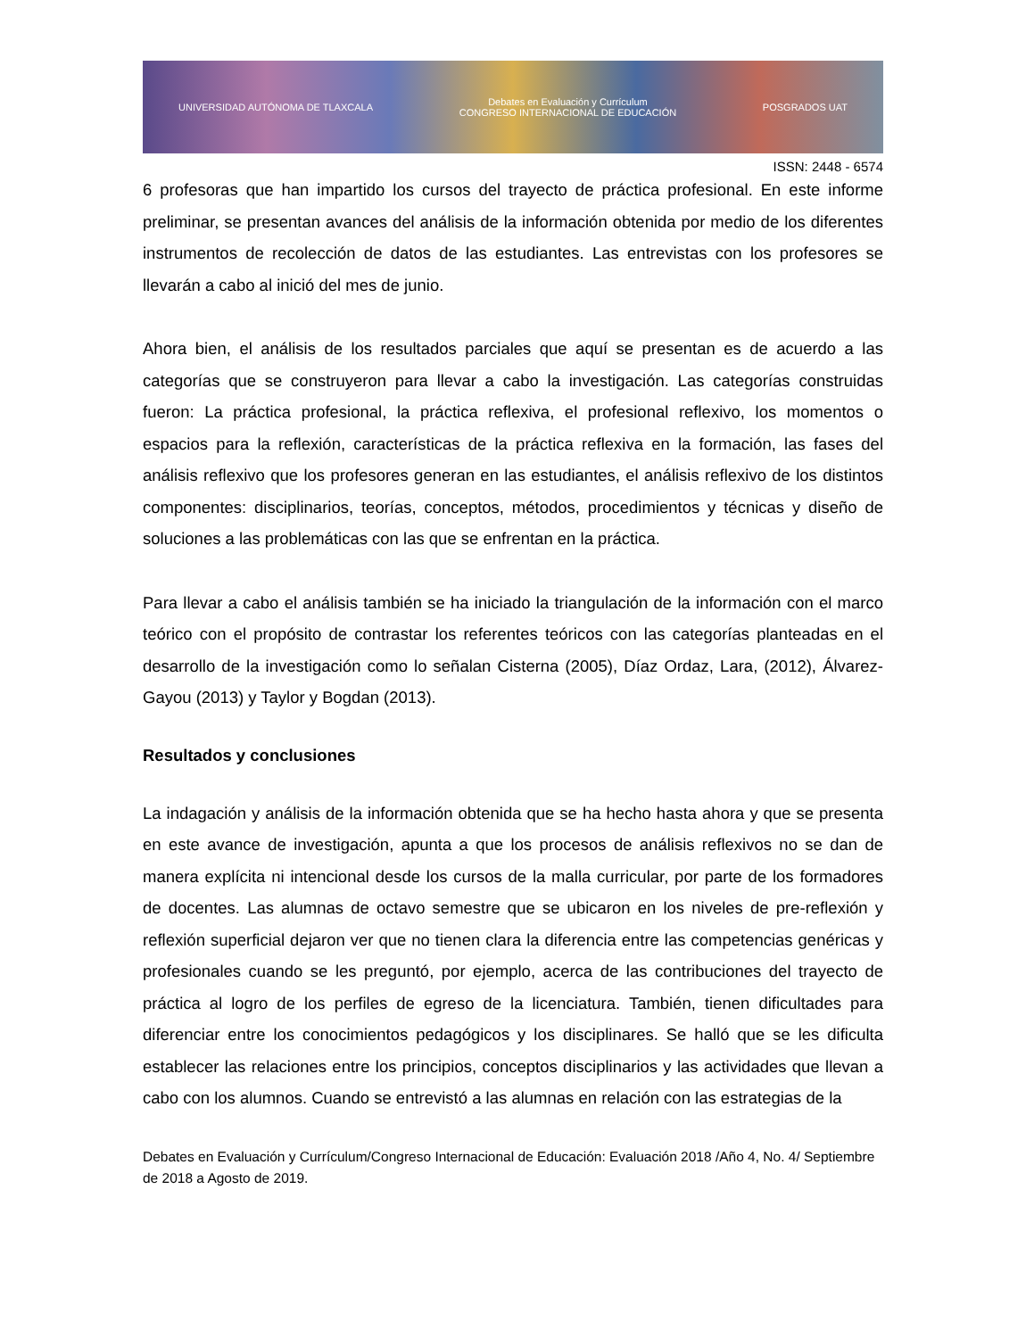UNIVERSIDAD AUTÓNOMA DE TLAXCALA Debates en Evaluación y Currículum
CONGRESO INTERNACIONAL DE EDUCACIÓN POSGRADOS UAT
ISSN: 2448 - 6574
6 profesoras que han impartido los cursos del trayecto de práctica profesional. En este informe preliminar, se presentan avances del análisis de la información obtenida por medio de los diferentes instrumentos de recolección de datos de las estudiantes. Las entrevistas con los profesores se llevarán a cabo al inició del mes de junio.
Ahora bien, el análisis de los resultados parciales que aquí se presentan es de acuerdo a las categorías que se construyeron para llevar a cabo la investigación. Las categorías construidas fueron: La práctica profesional, la práctica reflexiva, el profesional reflexivo, los momentos o espacios para la reflexión, características de la práctica reflexiva en la formación, las fases del análisis reflexivo que los profesores generan en las estudiantes, el análisis reflexivo de los distintos componentes: disciplinarios, teorías, conceptos, métodos, procedimientos y técnicas y diseño de soluciones a las problemáticas con las que se enfrentan en la práctica.
Para llevar a cabo el análisis también se ha iniciado la triangulación de la información con el marco teórico con el propósito de contrastar los referentes teóricos con las categorías planteadas en el desarrollo de la investigación como lo señalan Cisterna (2005), Díaz Ordaz, Lara, (2012), Álvarez-Gayou (2013) y Taylor y Bogdan (2013).
Resultados y conclusiones
La indagación y análisis de la información obtenida que se ha hecho hasta ahora y que se presenta en este avance de investigación, apunta a que los procesos de análisis reflexivos no se dan de manera explícita ni intencional desde los cursos de la malla curricular, por parte de los formadores de docentes. Las alumnas de octavo semestre que se ubicaron en los niveles de pre-reflexión y reflexión superficial dejaron ver que no tienen clara la diferencia entre las competencias genéricas y profesionales cuando se les preguntó, por ejemplo, acerca de las contribuciones del trayecto de práctica al logro de los perfiles de egreso de la licenciatura. También, tienen dificultades para diferenciar entre los conocimientos pedagógicos y los disciplinares. Se halló que se les dificulta establecer las relaciones entre los principios, conceptos disciplinarios y las actividades que llevan a cabo con los alumnos. Cuando se entrevistó a las alumnas en relación con las estrategias de la
Debates en Evaluación y Currículum/Congreso Internacional de Educación: Evaluación 2018 /Año 4, No. 4/ Septiembre de 2018 a Agosto de 2019.